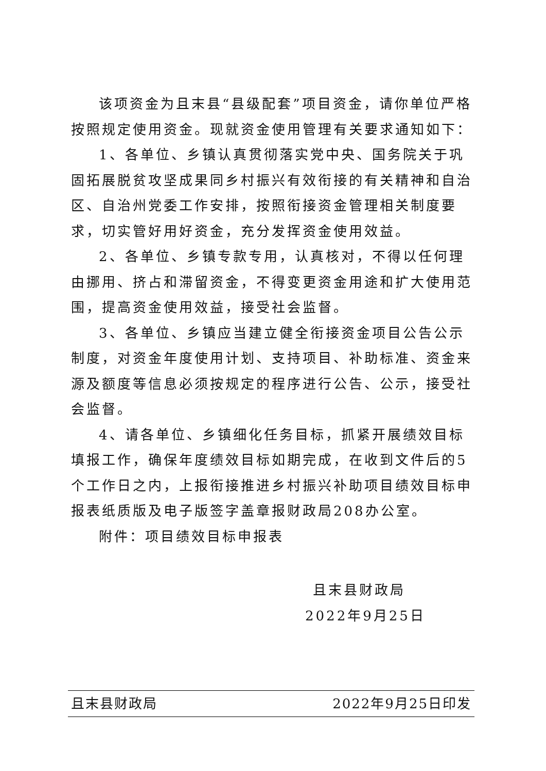该项资金为且末县“县级配套”项目资金，请你单位严格按照规定使用资金。现就资金使用管理有关要求通知如下：
1、各单位、乡镇认真贯彻落实党中央、国务院关于巩固拓展脱贫攻坚成果同乡村振兴有效衔接的有关精神和自治区、自治州党委工作安排，按照衔接资金管理相关制度要求，切实管好用好资金，充分发挥资金使用效益。
2、各单位、乡镇专款专用，认真核对，不得以任何理由挪用、挤占和滞留资金，不得变更资金用途和扩大使用范围，提高资金使用效益，接受社会监督。
3、各单位、乡镇应当建立健全衔接资金项目公告公示制度，对资金年度使用计划、支持项目、补助标准、资金来源及额度等信息必须按规定的程序进行公告、公示，接受社会监督。
4、请各单位、乡镇细化任务目标，抓紧开展绩效目标填报工作，确保年度绩效目标如期完成，在收到文件后的5个工作日之内，上报衔接推进乡村振兴补助项目绩效目标申报表纸质版及电子版签字盖章报财政局208办公室。
附件：项目绩效目标申报表
且末县财政局
2022年9月25日
且末县财政局 2022年9月25日印发